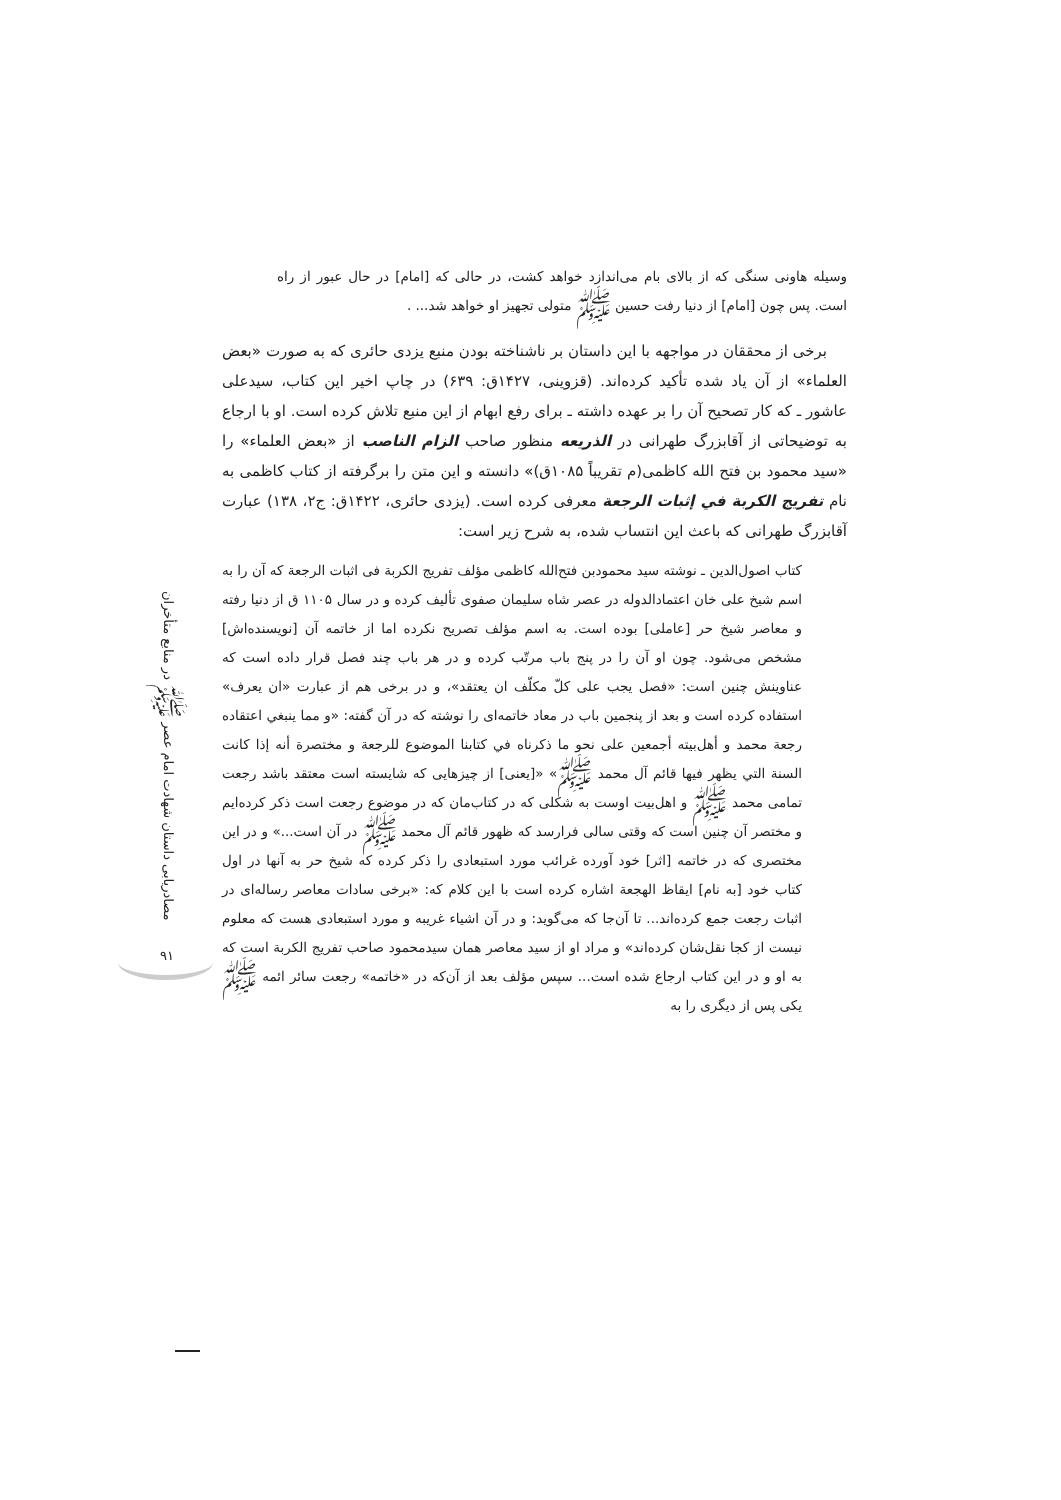وسیله هاونی سنگی که از بالای بام می‌اندازد خواهد کشت، در حالی که [امام] در حال عبور از راه است. پس چون [امام] از دنیا رفت حسین ﷺ متولی تجهیز او خواهد شد... .
برخی از محققان در مواجهه با این داستان بر ناشناخته بودن منبع یزدی حائری که به صورت «بعض العلماء» از آن یاد شده تأکید کرده‌اند. (قزوینی، ۱۴۲۷ق: ۶۳۹) در چاپ اخیر این کتاب، سیدعلی عاشور ـ که کار تصحیح آن را بر عهده داشته ـ برای رفع ابهام از این منبع تلاش کرده است. او با ارجاع به توضیحاتی از آقابزرگ طهرانی در الذریعه منظور صاحب الزام الناصب از «بعض العلماء» را «سید محمود بن فتح الله کاظمی(م تقریباً ۱۰۸۵ق)» دانسته و این متن را برگرفته از کتاب کاظمی به نام تفریج الکربة في إثبات الرجعة معرفی کرده است. (یزدی حائری، ۱۴۲۲ق: ج۲، ۱۳۸) عبارت آقابزرگ طهرانی که باعث این انتساب شده، به شرح زیر است:
کتاب اصول‌الدین ـ نوشته سید محمودبن فتح‌الله کاظمی مؤلف تفریج الکربة فی اثبات الرجعة که آن را به اسم شیخ علی خان اعتمادالدوله در عصر شاه سلیمان صفوی تألیف کرده و در سال ۱۱۰۵ ق از دنیا رفته و معاصر شیخ حر [عاملی] بوده است. به اسم مؤلف تصریح نکرده اما از خاتمه آن [نویسنده‌اش] مشخص می‌شود. چون او آن را در پنج باب مرتّب کرده و در هر باب چند فصل قرار داده است که عناوینش چنین است: «فصل یجب علی کلّ مکلّف ان یعتقد»، و در برخی هم از عبارت «ان یعرف» استفاده کرده است و بعد از پنجمین باب در معاد خاتمه‌ای را نوشته که در آن گفته: «و مما ینبغي اعتقاده رجعة محمد و أهل‌بیته أجمعین علی نحو ما ذکرناه في کتابنا الموضوع للرجعة و مختصرة أنه إذا کانت السنة التي یظهر فیها قائم آل محمد ﷺ» «[یعنی] از چیزهایی که شایسته است معتقد باشد رجعت تمامی محمد ﷺ و اهل‌بیت اوست به شکلی که در کتاب‌مان که در موضوع رجعت است ذکر کرده‌ایم و مختصر آن چنین است که وقتی سالی فرارسد که ظهور قائم آل محمد ﷺ در آن است...» و در این مختصری که در خاتمه [اثر] خود آورده غرائب مورد استبعادی را ذکر کرده که شیخ حر به آنها در اول کتاب خود [به نام] ایقاظ الهجعة اشاره کرده است با این کلام که: «برخی سادات معاصر رساله‌ای در اثبات رجعت جمع کرده‌اند... تا آن‌جا که می‌گوید: و در آن اشیاء غریبه و مورد استبعادی هست که معلوم نیست از کجا نقل‌شان کرده‌اند» و مراد او از سید معاصر همان سیدمحمود صاحب تفریج الکربة است که به او و در این کتاب ارجاع شده است... سپس مؤلف بعد از آن‌که در «خاتمه» رجعت سائر ائمه ﷺ یکی پس از دیگری را به
مصادریابی داستان شهادت امام عصر ﷺ در منابع متأخران
۹۱